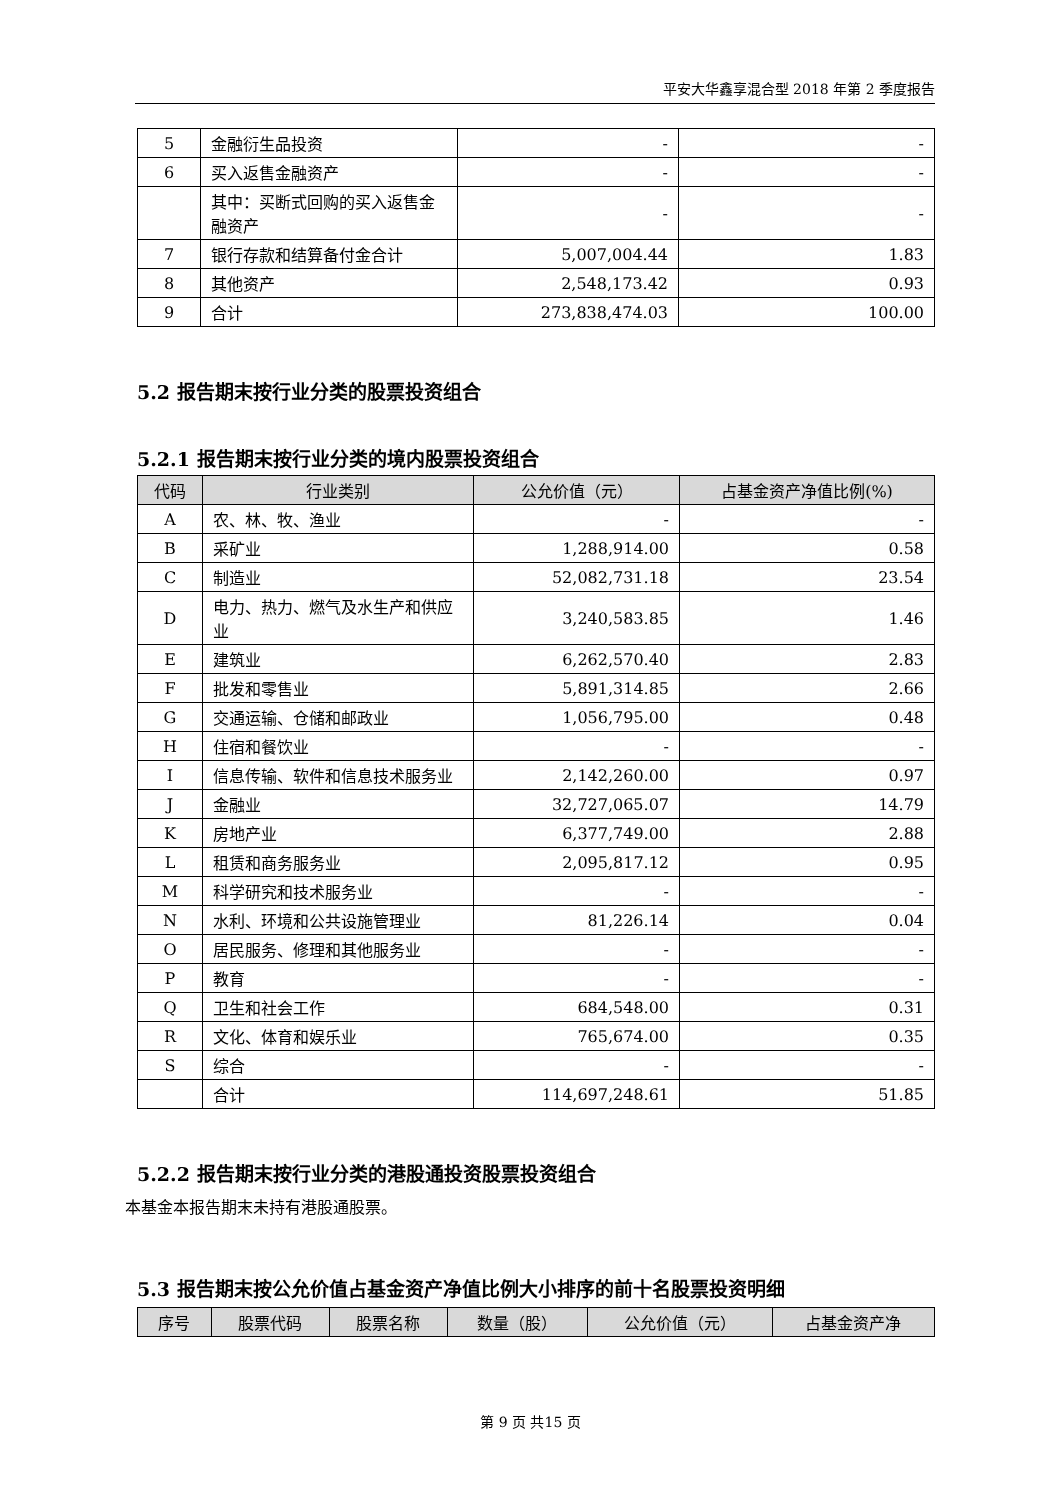平安大华鑫享混合型 2018 年第 2 季度报告
| 5 | 金融衍生品投资 | - | - |
| 6 | 买入返售金融资产 | - | - |
| | 其中：买断式回购的买入返售金融资产 | - | - |
| 7 | 银行存款和结算备付金合计 | 5,007,004.44 | 1.83 |
| 8 | 其他资产 | 2,548,173.42 | 0.93 |
| 9 | 合计 | 273,838,474.03 | 100.00 |
5.2 报告期末按行业分类的股票投资组合
5.2.1 报告期末按行业分类的境内股票投资组合
| 代码 | 行业类别 | 公允价值（元） | 占基金资产净值比例(%) |
| --- | --- | --- | --- |
| A | 农、林、牧、渔业 | - | - |
| B | 采矿业 | 1,288,914.00 | 0.58 |
| C | 制造业 | 52,082,731.18 | 23.54 |
| D | 电力、热力、燃气及水生产和供应业 | 3,240,583.85 | 1.46 |
| E | 建筑业 | 6,262,570.40 | 2.83 |
| F | 批发和零售业 | 5,891,314.85 | 2.66 |
| G | 交通运输、仓储和邮政业 | 1,056,795.00 | 0.48 |
| H | 住宿和餐饮业 | - | - |
| I | 信息传输、软件和信息技术服务业 | 2,142,260.00 | 0.97 |
| J | 金融业 | 32,727,065.07 | 14.79 |
| K | 房地产业 | 6,377,749.00 | 2.88 |
| L | 租赁和商务服务业 | 2,095,817.12 | 0.95 |
| M | 科学研究和技术服务业 | - | - |
| N | 水利、环境和公共设施管理业 | 81,226.14 | 0.04 |
| O | 居民服务、修理和其他服务业 | - | - |
| P | 教育 | - | - |
| Q | 卫生和社会工作 | 684,548.00 | 0.31 |
| R | 文化、体育和娱乐业 | 765,674.00 | 0.35 |
| S | 综合 | - | - |
| | 合计 | 114,697,248.61 | 51.85 |
5.2.2 报告期末按行业分类的港股通投资股票投资组合
本基金本报告期末未持有港股通股票。
5.3 报告期末按公允价值占基金资产净值比例大小排序的前十名股票投资明细
| 序号 | 股票代码 | 股票名称 | 数量（股） | 公允价值（元） | 占基金资产净 |
| --- | --- | --- | --- | --- | --- |
第 9 页 共15 页